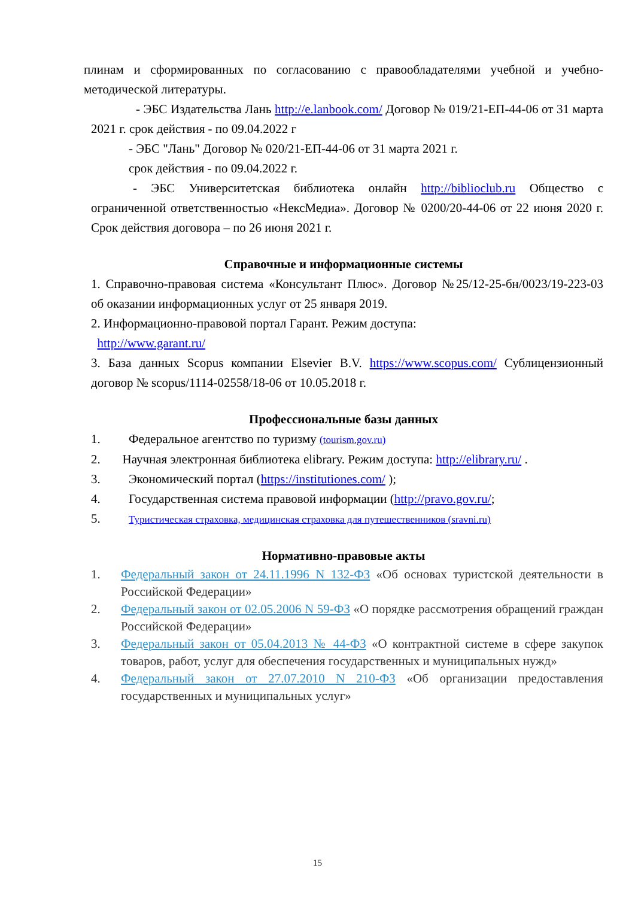плинам и сформированных по согласованию с правообладателями учебной и учебно-методической литературы.
- ЭБС Издательства Лань http://e.lanbook.com/ Договор № 019/21-ЕП-44-06 от 31 марта 2021 г. срок действия - по 09.04.2022 г
- ЭБС "Лань" Договор № 020/21-ЕП-44-06 от 31 марта 2021 г.
срок действия - по 09.04.2022 г.
- ЭБС Университетская библиотека онлайн http://biblioclub.ru Общество с ограниченной ответственностью «НексМедиа». Договор № 0200/20-44-06 от 22 июня 2020 г. Срок действия договора – по 26 июня 2021 г.
Справочные и информационные системы
1. Справочно-правовая система «Консультант Плюс». Договор №25/12-25-бн/0023/19-223-03 об оказании информационных услуг от 25 января 2019.
2. Информационно-правовой портал Гарант. Режим доступа:
http://www.garant.ru/
3. База данных Scopus компании Elsevier B.V. https://www.scopus.com/ Сублицензионный договор № scopus/1114-02558/18-06 от 10.05.2018 г.
Профессиональные базы данных
1. Федеральное агентство по туризму (tourism.gov.ru)
2. Научная электронная библиотека elibrary. Режим доступа: http://elibrary.ru/ .
3. Экономический портал (https://institutiones.com/ );
4. Государственная система правовой информации (http://pravo.gov.ru/;
5. Туристическая страховка, медицинская страховка для путешественников (sravni.ru)
Нормативно-правовые акты
1. Федеральный закон от 24.11.1996 N 132-ФЗ «Об основах туристской деятельности в Российской Федерации»
2. Федеральный закон от 02.05.2006 N 59-ФЗ «О порядке рассмотрения обращений граждан Российской Федерации»
3. Федеральный закон от 05.04.2013 № 44-ФЗ «О контрактной системе в сфере закупок товаров, работ, услуг для обеспечения государственных и муниципальных нужд»
4. Федеральный закон от 27.07.2010 N 210-ФЗ «Об организации предоставления государственных и муниципальных услуг»
15